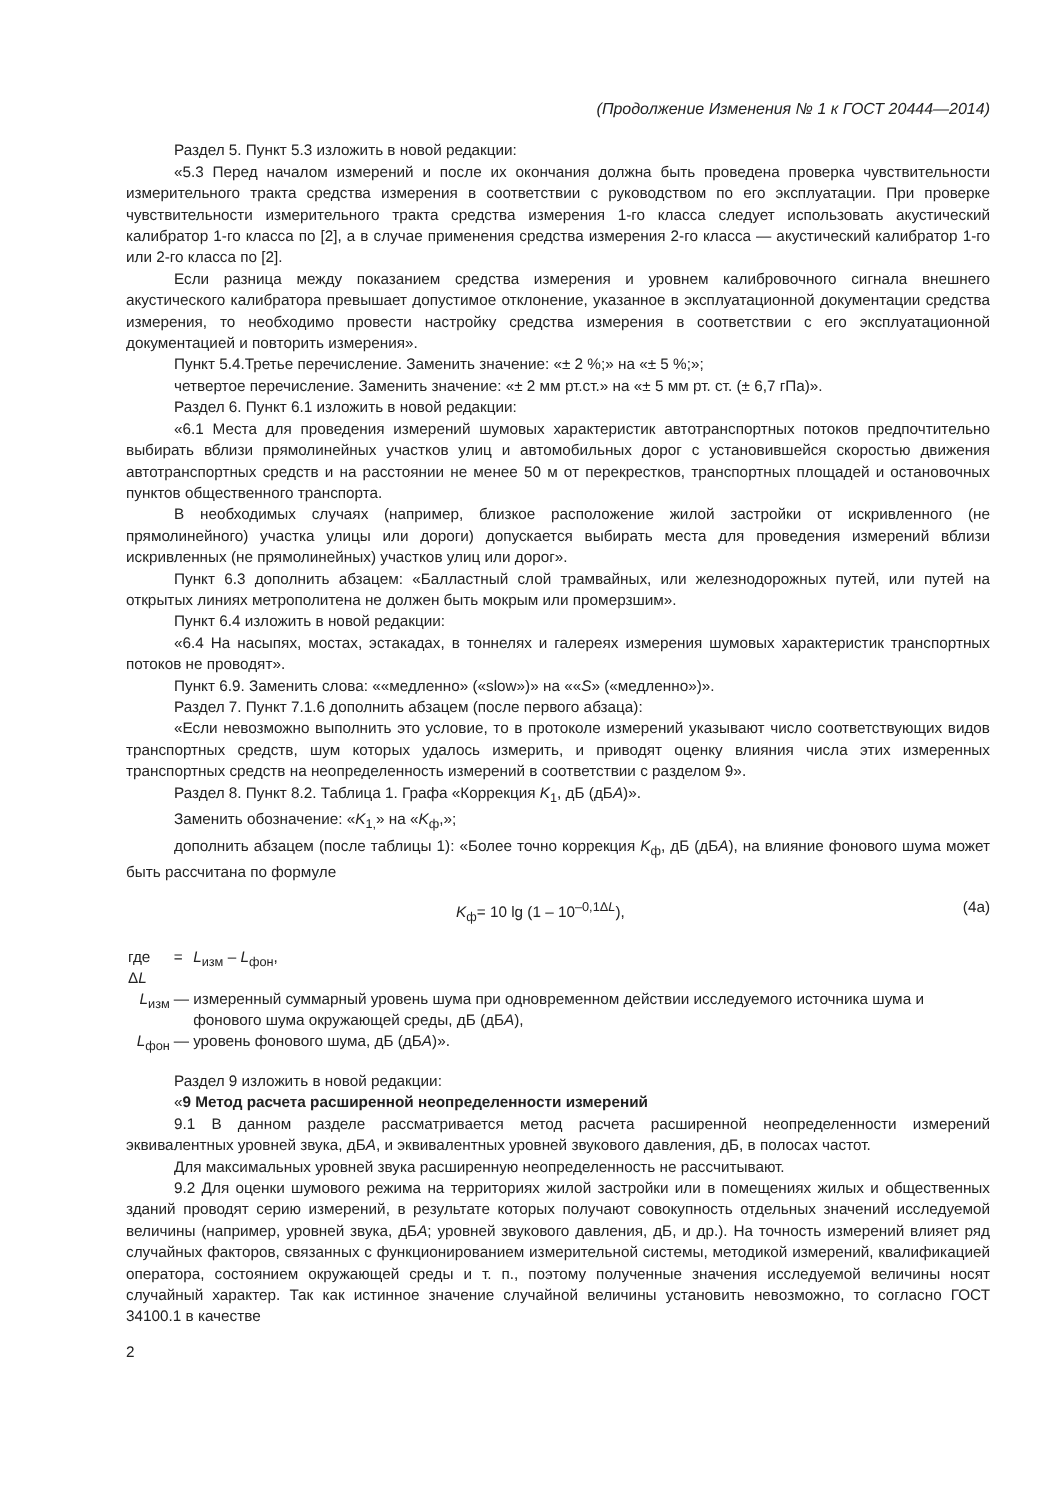(Продолжение Изменения № 1 к ГОСТ 20444—2014)
Раздел 5. Пункт 5.3 изложить в новой редакции:
«5.3 Перед началом измерений и после их окончания должна быть проведена проверка чувствительности измерительного тракта средства измерения в соответствии с руководством по его эксплуатации. При проверке чувствительности измерительного тракта средства измерения 1-го класса следует использовать акустический калибратор 1-го класса по [2], а в случае применения средства измерения 2-го класса — акустический калибратор 1-го или 2-го класса по [2].
Если разница между показанием средства измерения и уровнем калибровочного сигнала внешнего акустического калибратора превышает допустимое отклонение, указанное в эксплуатационной документации средства измерения, то необходимо провести настройку средства измерения в соответствии с его эксплуатационной документацией и повторить измерения».
Пункт 5.4.Третье перечисление. Заменить значение: «± 2 %;» на «± 5 %;»;
четвертое перечисление. Заменить значение: «± 2 мм рт.ст.» на «± 5 мм рт. ст. (± 6,7 гПа)».
Раздел 6. Пункт 6.1 изложить в новой редакции:
«6.1 Места для проведения измерений шумовых характеристик автотранспортных потоков предпочтительно выбирать вблизи прямолинейных участков улиц и автомобильных дорог с установившейся скоростью движения автотранспортных средств и на расстоянии не менее 50 м от перекрестков, транспортных площадей и остановочных пунктов общественного транспорта.
В необходимых случаях (например, близкое расположение жилой застройки от искривленного (не прямолинейного) участка улицы или дороги) допускается выбирать места для проведения измерений вблизи искривленных (не прямолинейных) участков улиц или дорог».
Пункт 6.3 дополнить абзацем: «Балластный слой трамвайных, или железнодорожных путей, или путей на открытых линиях метрополитена не должен быть мокрым или промерзшим».
Пункт 6.4 изложить в новой редакции:
«6.4 На насыпях, мостах, эстакадах, в тоннелях и галереях измерения шумовых характеристик транспортных потоков не проводят».
Пункт 6.9. Заменить слова: ««медленно» («slow»)» на ««S» («медленно»)».
Раздел 7. Пункт 7.1.6 дополнить абзацем (после первого абзаца):
«Если невозможно выполнить это условие, то в протоколе измерений указывают число соответствующих видов транспортных средств, шум которых удалось измерить, и приводят оценку влияния числа этих измеренных транспортных средств на неопределенность измерений в соответствии с разделом 9».
Раздел 8. Пункт 8.2. Таблица 1. Графа «Коррекция K<sub>1</sub>, дБ (дБА)».
Заменить обозначение: «K<sub>1,</sub>» на «K<sub>ф</sub>,»;
дополнить абзацем (после таблицы 1): «Более точно коррекция K<sub>ф</sub>, дБ (дБА), на влияние фонового шума может быть рассчитана по формуле
K<sub>ф</sub>= 10 lg (1 – 10<sup>–0,1ΔL</sup>), (4а)
| где Δ L | = | L<sub>изм</sub> – L<sub>фон</sub>, |
| L<sub>изм</sub> | — | измеренный суммарный уровень шума при одновременном действии исследуемого источника шума и фонового шума окружающей среды, дБ (дБ А ), |
| L<sub>фон</sub> | — | уровень фонового шума, дБ (дБ А )». |
Раздел 9 изложить в новой редакции:
«9 Метод расчета расширенной неопределенности измерений
9.1 В данном разделе рассматривается метод расчета расширенной неопределенности измерений эквивалентных уровней звука, дБА, и эквивалентных уровней звукового давления, дБ, в полосах частот.
Для максимальных уровней звука расширенную неопределенность не рассчитывают.
9.2 Для оценки шумового режима на территориях жилой застройки или в помещениях жилых и общественных зданий проводят серию измерений, в результате которых получают совокупность отдельных значений исследуемой величины (например, уровней звука, дБА; уровней звукового давления, дБ, и др.). На точность измерений влияет ряд случайных факторов, связанных с функционированием измерительной системы, методикой измерений, квалификацией оператора, состоянием окружающей среды и т. п., поэтому полученные значения исследуемой величины носят случайный характер. Так как истинное значение случайной величины установить невозможно, то согласно ГОСТ 34100.1 в качестве
2